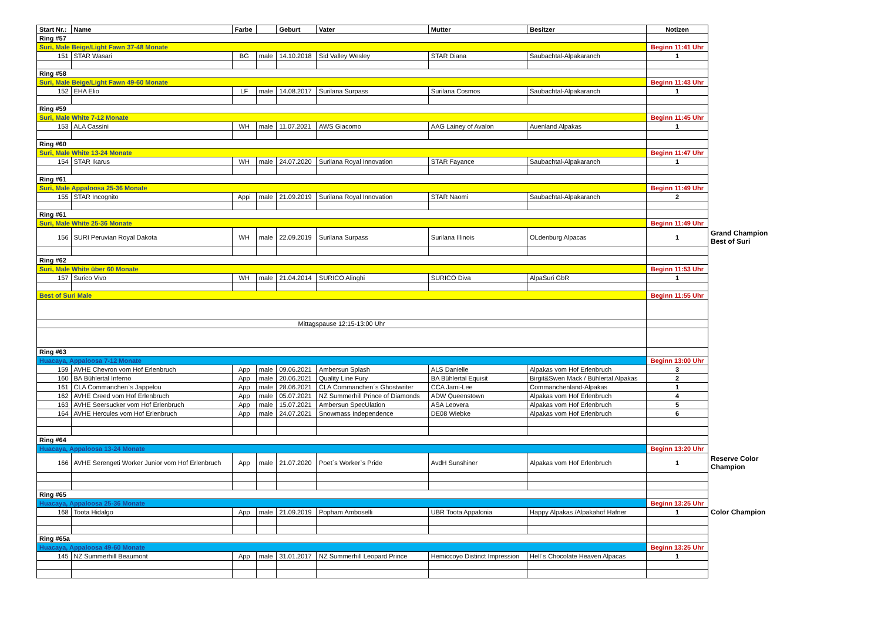| Start Nr.: | Name | Farbe | | Geburt | Vater | Mutter | Besitzer | Notizen | |
| Ring #57 | | | | | | | | | |
| Suri, Male Beige/Light Fawn 37-48 Monate | | | | | | | | Beginn 11:41 Uhr | |
| 151 | STAR Wasari | BG | male | 14.10.2018 | Sid Valley Wesley | STAR Diana | Saubachtal-Alpakaranch | 1 | |
| Ring #58 | | | | | | | | | |
| Suri, Male Beige/Light Fawn 49-60 Monate | | | | | | | | Beginn 11:43 Uhr | |
| 152 | EHA Elio | LF | male | 14.08.2017 | Surilana Surpass | Surilana Cosmos | Saubachtal-Alpakaranch | 1 | |
| Ring #59 | | | | | | | | | |
| Suri, Male White 7-12 Monate | | | | | | | | Beginn 11:45 Uhr | |
| 153 | ALA Cassini | WH | male | 11.07.2021 | AWS Giacomo | AAG Lainey of Avalon | Auenland Alpakas | 1 | |
| Ring #60 | | | | | | | | | |
| Suri, Male White 13-24 Monate | | | | | | | | Beginn 11:47 Uhr | |
| 154 | STAR Ikarus | WH | male | 24.07.2020 | Surilana Royal Innovation | STAR Fayance | Saubachtal-Alpakaranch | 1 | |
| Ring #61 | | | | | | | | | |
| Suri, Male Appaloosa 25-36 Monate | | | | | | | | Beginn 11:49 Uhr | |
| 155 | STAR Incognito | Appi | male | 21.09.2019 | Surilana Royal Innovation | STAR Naomi | Saubachtal-Alpakaranch | 2 | |
| Ring #61 | | | | | | | | | |
| Suri, Male White 25-36 Monate | | | | | | | | Beginn 11:49 Uhr | |
| 156 | SURI Peruvian Royal Dakota | WH | male | 22.09.2019 | Surilana Surpass | Surilana Illinois | OLdenburg Alpacas | 1 | Grand Champion Best of Suri |
| Ring #62 | | | | | | | | | |
| Suri, Male White über 60 Monate | | | | | | | | Beginn 11:53 Uhr | |
| 157 | Surico Vivo | WH | male | 21.04.2014 | SURICO Alinghi | SURICO Diva | AlpaSuri GbR | 1 | |
| Best of Suri Male | | | | | | | | Beginn 11:55 Uhr | |
| Mittagspause 12:15-13:00 Uhr | | | | | | | | | |
| Ring #63 | | | | | | | | | |
| Huacaya, Appaloosa 7-12 Monate | | | | | | | | Beginn 13:00 Uhr | |
| 159 | AVHE Chevron vom Hof Erlenbruch | App | male | 09.06.2021 | Ambersun Splash | ALS Danielle | Alpakas vom Hof Erlenbruch | 3 | |
| 160 | BA Bühlertal Inferno | App | male | 20.06.2021 | Quality Line Fury | BA Bühlertal Equisit | Birgit&Swen Mack / Bühlertal Alpakas | 2 | |
| 161 | CLA Commanchen`s Jappelou | App | male | 28.06.2021 | CLA Commanchen´s Ghostwriter | CCA Jami-Lee | Commanchenland-Alpakas | 1 | |
| 162 | AVHE Creed vom Hof Erlenbruch | App | male | 05.07.2021 | NZ Summerhill Prince of Diamonds | ADW Queenstown | Alpakas vom Hof Erlenbruch | 4 | |
| 163 | AVHE Seersucker vom Hof Erlenbruch | App | male | 15.07.2021 | Ambersun SpecUlation | ASA Leovera | Alpakas vom Hof Erlenbruch | 5 | |
| 164 | AVHE Hercules vom Hof Erlenbruch | App | male | 24.07.2021 | Snowmass Independence | DE08 Wiebke | Alpakas vom Hof Erlenbruch | 6 | |
| Ring #64 | | | | | | | | | |
| Huacaya, Appaloosa 13-24 Monate | | | | | | | | Beginn 13:20 Uhr | |
| 166 | AVHE Serengeti Worker Junior vom Hof Erlenbruch | App | male | 21.07.2020 | Poet`s Worker`s Pride | AvdH Sunshiner | Alpakas vom Hof Erlenbruch | 1 | Reserve Color Champion |
| Ring #65 | | | | | | | | | |
| Huacaya, Appaloosa 25-36 Monate | | | | | | | | Beginn 13:25 Uhr | |
| 168 | Toota Hidalgo | App | male | 21.09.2019 | Popham Amboselli | UBR Toota Appalonia | Happy Alpakas /Alpakahof Hafner | 1 | Color Champion |
| Ring #65a | | | | | | | | | |
| Huacaya, Appaloosa 49-60 Monate | | | | | | | | Beginn 13:25 Uhr | |
| 145 | NZ Summerhill Beaumont | App | male | 31.01.2017 | NZ Summerhill Leopard Prince | Hemiccoyo Distinct Impression | Hell´s Chocolate Heaven Alpacas | 1 | |